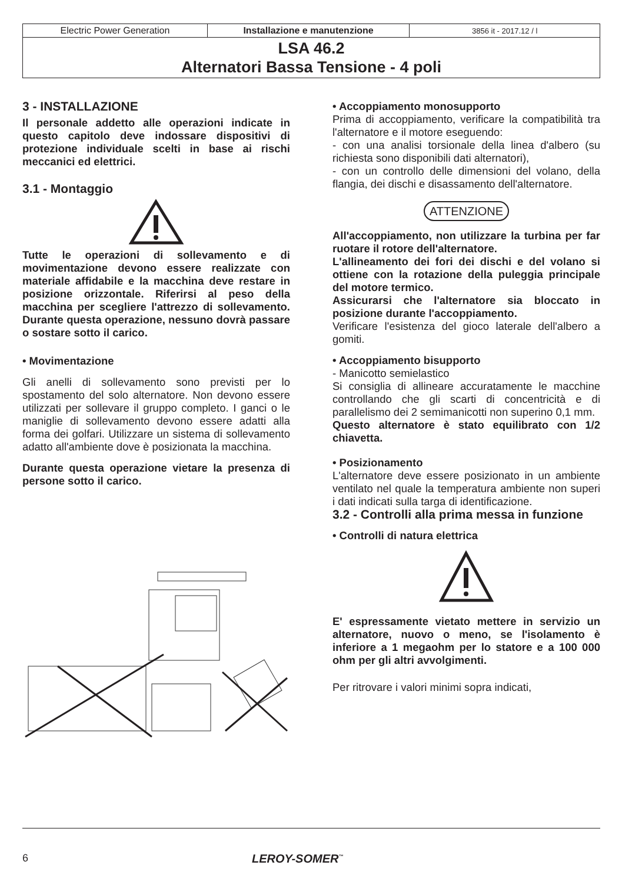| Electric Power Generation | Installazione e manutenzione | 3856 it - 2017.12 / l |
| LSA 46.2 Alternatori Bassa Tensione - 4 poli | | |
3 - INSTALLAZIONE
Il personale addetto alle operazioni indicate in questo capitolo deve indossare dispositivi di protezione individuale scelti in base ai rischi meccanici ed elettrici.
3.1 - Montaggio
Tutte le operazioni di sollevamento e di movimentazione devono essere realizzate con materiale affidabile e la macchina deve restare in posizione orizzontale. Riferirsi al peso della macchina per scegliere l'attrezzo di sollevamento. Durante questa operazione, nessuno dovrà passare o sostare sotto il carico.
• Movimentazione
Gli anelli di sollevamento sono previsti per lo spostamento del solo alternatore. Non devono essere utilizzati per sollevare il gruppo completo. I ganci o le maniglie di sollevamento devono essere adatti alla forma dei golfari. Utilizzare un sistema di sollevamento adatto all'ambiente dove è posizionata la macchina.
Durante questa operazione vietare la presenza di persone sotto il carico.
• Accoppiamento monosupporto
Prima di accoppiamento, verificare la compatibilità tra l'alternatore e il motore eseguendo:
- con una analisi torsionale della linea d'albero (su richiesta sono disponibili dati alternatori),
- con un controllo delle dimensioni del volano, della flangia, dei dischi e disassamento dell'alternatore.
ATTENZIONE
All'accoppiamento, non utilizzare la turbina per far ruotare il rotore dell'alternatore.
L'allineamento dei fori dei dischi e del volano si ottiene con la rotazione della puleggia principale del motore termico.
Assicurarsi che l'alternatore sia bloccato in posizione durante l'accoppiamento.
Verificare l'esistenza del gioco laterale dell'albero a gomiti.
• Accoppiamento bisupporto
- Manicotto semielastico
Si consiglia di allineare accuratamente le macchine controllando che gli scarti di concentricità e di parallelismo dei 2 semimanicotti non superino 0,1 mm.
Questo alternatore è stato equilibrato con 1/2 chiavetta.
• Posizionamento
L'alternatore deve essere posizionato in un ambiente ventilato nel quale la temperatura ambiente non superi i dati indicati sulla targa di identificazione.
3.2 - Controlli alla prima messa in funzione
• Controlli di natura elettrica
E' espressamente vietato mettere in servizio un alternatore, nuovo o meno, se l'isolamento è inferiore a 1 megaohm per lo statore e a 100 000 ohm per gli altri avvolgimenti.
Per ritrovare i valori minimi sopra indicati,
6 LEROY-SOMER<sup>™</sup>